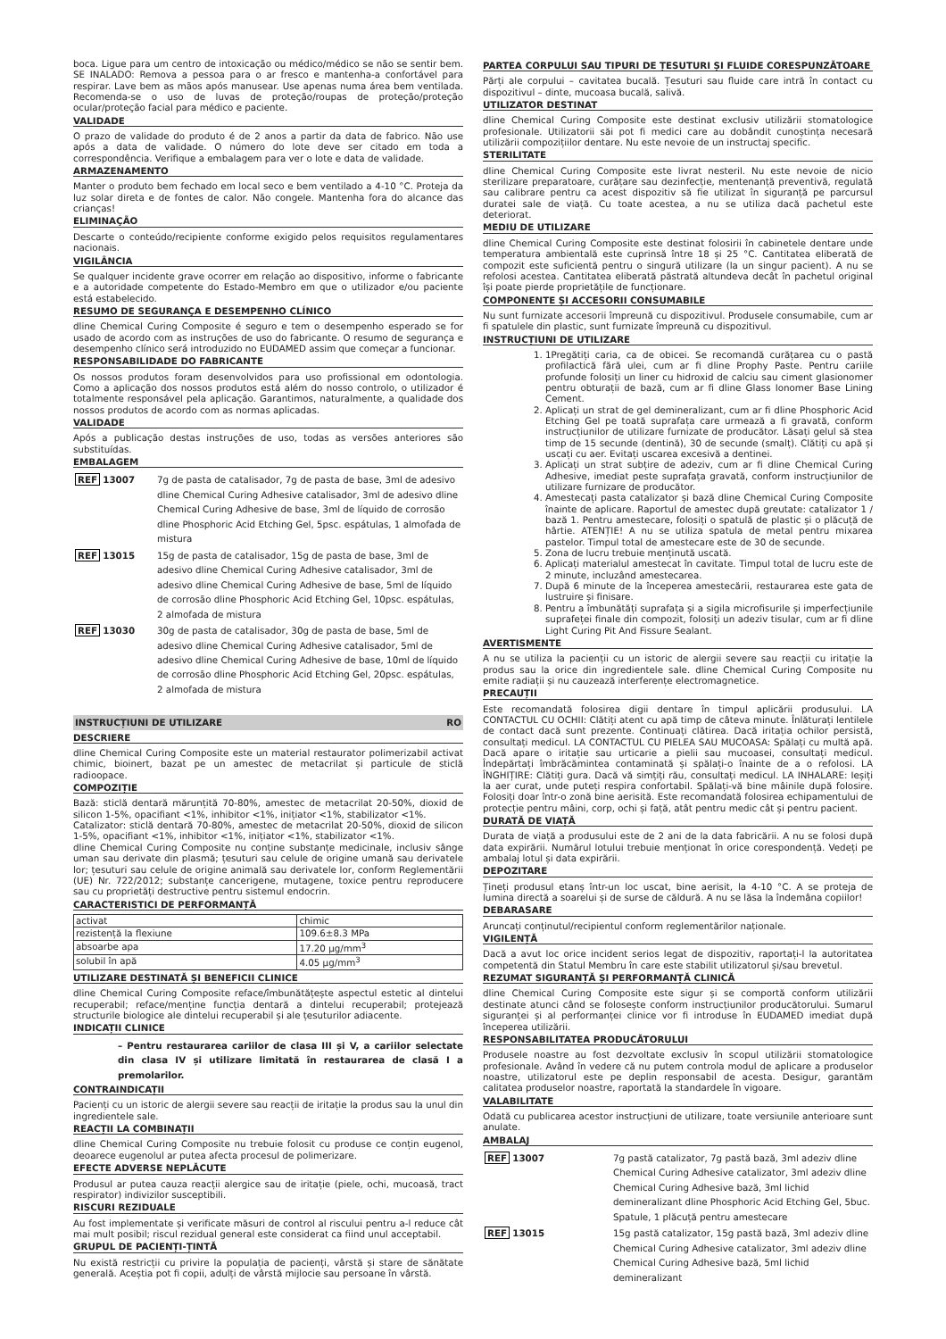boca. Ligue para um centro de intoxicação ou médico/médico se não se sentir bem. SE INALADO: Remova a pessoa para o ar fresco e mantenha-a confortável para respirar. Lave bem as mãos após manusear. Use apenas numa área bem ventilada. Recomenda-se o uso de luvas de proteção/roupas de proteção/proteção ocular/proteção facial para médico e paciente.
VALIDADE
O prazo de validade do produto é de 2 anos a partir da data de fabrico. Não use após a data de validade. O número do lote deve ser citado em toda a correspondência. Verifique a embalagem para ver o lote e data de validade.
ARMAZENAMENTO
Manter o produto bem fechado em local seco e bem ventilado a 4-10 °C. Proteja da luz solar direta e de fontes de calor. Não congele. Mantenha fora do alcance das crianças!
ELIMINAÇÃO
Descarte o conteúdo/recipiente conforme exigido pelos requisitos regulamentares nacionais.
VIGILÂNCIA
Se qualquer incidente grave ocorrer em relação ao dispositivo, informe o fabricante e a autoridade competente do Estado-Membro em que o utilizador e/ou paciente está estabelecido.
RESUMO DE SEGURANÇA E DESEMPENHO CLÍNICO
dline Chemical Curing Composite é seguro e tem o desempenho esperado se for usado de acordo com as instruções de uso do fabricante. O resumo de segurança e desempenho clínico será introduzido no EUDAMED assim que começar a funcionar.
RESPONSABILIDADE DO FABRICANTE
Os nossos produtos foram desenvolvidos para uso profissional em odontologia. Como a aplicação dos nossos produtos está além do nosso controlo, o utilizador é totalmente responsável pela aplicação. Garantimos, naturalmente, a qualidade dos nossos produtos de acordo com as normas aplicadas.
VALIDADE
Após a publicação destas instruções de uso, todas as versões anteriores são substituídas.
EMBALAGEM
| REF 13007 | 7g de pasta de catalisador, 7g de pasta de base, 3ml de adesivo dline Chemical Curing Adhesive catalisador, 3ml de adesivo dline Chemical Curing Adhesive de base, 3ml de líquido de corrosão dline Phosphoric Acid Etching Gel, 5psc. espátulas, 1 almofada de mistura |
| REF 13015 | 15g de pasta de catalisador, 15g de pasta de base, 3ml de adesivo dline Chemical Curing Adhesive catalisador, 3ml de adesivo dline Chemical Curing Adhesive de base, 5ml de líquido de corrosão dline Phosphoric Acid Etching Gel, 10psc. espátulas, 2 almofada de mistura |
| REF 13030 | 30g de pasta de catalisador, 30g de pasta de base, 5ml de adesivo dline Chemical Curing Adhesive catalisador, 5ml de adesivo dline Chemical Curing Adhesive de base, 10ml de líquido de corrosão dline Phosphoric Acid Etching Gel, 20psc. espátulas, 2 almofada de mistura |
INSTRUCȚIUNI DE UTILIZARE RO
DESCRIERE
dline Chemical Curing Composite este un material restaurator polimerizabil activat chimic, bioinert, bazat pe un amestec de metacrilat și particule de sticlă radioopace.
COMPOZIȚIE
Bază: sticlă dentară mărunțită 70-80%, amestec de metacrilat 20-50%, dioxid de silicon 1-5%, opacifiant <1%, inhibitor <1%, inițiator <1%, stabilizator <1%.
Catalizator: sticlă dentară 70-80%, amestec de metacrilat 20-50%, dioxid de silicon 1-5%, opacifiant <1%, inhibitor <1%, inițiator <1%, stabilizator <1%.
dline Chemical Curing Composite nu conține substanțe medicinale, inclusiv sânge uman sau derivate din plasmă; țesuturi sau celule de origine umană sau derivatele lor; țesuturi sau celule de origine animală sau derivatele lor, conform Reglementării (UE) Nr. 722/2012; substanțe cancerigene, mutagene, toxice pentru reproducere sau cu proprietăți destructive pentru sistemul endocrin.
CARACTERISTICI DE PERFORMANȚĂ
| activat | chimic |
| rezistență la flexiune | 109.6±8.3 MPa |
| absoarbe apa | 17.20 µg/mm<sup>3</sup> |
| solubil în apă | 4.05 µg/mm<sup>3</sup> |
UTILIZARE DESTINATĂ ȘI BENEFICII CLINICE
dline Chemical Curing Composite reface/îmbunătățește aspectul estetic al dintelui recuperabil; reface/menține funcția dentară a dintelui recuperabil; protejează structurile biologice ale dintelui recuperabil și ale țesuturilor adiacente.
INDICAȚII CLINICE
– Pentru restaurarea cariilor de clasa III și V, a cariilor selectate din clasa IV și utilizare limitată în restaurarea de clasă I a premolarilor.
CONTRAINDICAȚII
Pacienți cu un istoric de alergii severe sau reacții de iritație la produs sau la unul din ingredientele sale.
REACȚII LA COMBINAȚII
dline Chemical Curing Composite nu trebuie folosit cu produse ce conțin eugenol, deoarece eugenolul ar putea afecta procesul de polimerizare.
EFECTE ADVERSE NEPLĂCUTE
Produsul ar putea cauza reacții alergice sau de iritație (piele, ochi, mucoasă, tract respirator) indivizilor susceptibili.
RISCURI REZIDUALE
Au fost implementate și verificate măsuri de control al riscului pentru a-l reduce cât mai mult posibil; riscul rezidual general este considerat ca fiind unul acceptabil.
GRUPUL DE PACIENȚI-ȚINTĂ
Nu există restricții cu privire la populația de pacienți, vârstă și stare de sănătate generală. Aceștia pot fi copii, adulți de vârstă mijlocie sau persoane în vârstă.
PARTEA CORPULUI SAU TIPURI DE ȚESUTURI ȘI FLUIDE CORESPUNZĂTOARE
Părți ale corpului – cavitatea bucală. Țesuturi sau fluide care intră în contact cu dispozitivul – dinte, mucoasa bucală, salivă.
UTILIZATOR DESTINAT
dline Chemical Curing Composite este destinat exclusiv utilizării stomatologice profesionale. Utilizatorii săi pot fi medici care au dobândit cunoștința necesară utilizării compozițiilor dentare. Nu este nevoie de un instructaj specific.
STERILITATE
dline Chemical Curing Composite este livrat nesteril. Nu este nevoie de nicio sterilizare preparatoare, curățare sau dezinfecție, mentenanță preventivă, regulată sau calibrare pentru ca acest dispozitiv să fie utilizat în siguranță pe parcursul duratei sale de viață. Cu toate acestea, a nu se utiliza dacă pachetul este deteriorat.
MEDIU DE UTILIZARE
dline Chemical Curing Composite este destinat folosirii în cabinetele dentare unde temperatura ambientală este cuprinsă între 18 și 25 °C. Cantitatea eliberată de compozit este suficientă pentru o singură utilizare (la un singur pacient). A nu se refolosi acestea. Cantitatea eliberată păstrată altundeva decât în pachetul original își poate pierde proprietățile de funcționare.
COMPONENTE ȘI ACCESORII CONSUMABILE
Nu sunt furnizate accesorii împreună cu dispozitivul. Produsele consumabile, cum ar fi spatulele din plastic, sunt furnizate împreună cu dispozitivul.
INSTRUCȚIUNI DE UTILIZARE
1. 1Pregătiți caria, ca de obicei. Se recomandă curățarea cu o pastă profilactică fără ulei, cum ar fi dline Prophy Paste. Pentru cariile profunde folosiți un liner cu hidroxid de calciu sau ciment glasionomer pentru obturații de bază, cum ar fi dline Glass Ionomer Base Lining Cement.
2. Aplicați un strat de gel demineralizant, cum ar fi dline Phosphoric Acid Etching Gel pe toată suprafața care urmează a fi gravată, conform instrucțiunilor de utilizare furnizate de producător. Lăsați gelul să stea timp de 15 secunde (dentină), 30 de secunde (smalț). Clătiți cu apă și uscați cu aer. Evitați uscarea excesivă a dentinei.
3. Aplicați un strat subțire de adeziv, cum ar fi dline Chemical Curing Adhesive, imediat peste suprafața gravată, conform instrucțiunilor de utilizare furnizare de producător.
4. Amestecați pasta catalizator și bază dline Chemical Curing Composite înainte de aplicare. Raportul de amestec după greutate: catalizator 1 / bază 1. Pentru amestecare, folosiți o spatulă de plastic și o plăcuță de hârtie. ATENȚIE! A nu se utiliza spatula de metal pentru mixarea pastelor. Timpul total de amestecare este de 30 de secunde.
5. Zona de lucru trebuie menținută uscată.
6. Aplicați materialul amestecat în cavitate. Timpul total de lucru este de 2 minute, incluzând amestecarea.
7. După 6 minute de la începerea amestecării, restaurarea este gata de lustruire și finisare.
8. Pentru a îmbunătăți suprafața și a sigila microfisurile și imperfecțiunile suprafeței finale din compozit, folosiți un adeziv tisular, cum ar fi dline Light Curing Pit And Fissure Sealant.
AVERTISMENTE
A nu se utiliza la pacienții cu un istoric de alergii severe sau reacții cu iritație la produs sau la orice din ingredientele sale. dline Chemical Curing Composite nu emite radiații și nu cauzează interferențe electromagnetice.
PRECAUȚII
Este recomandată folosirea digii dentare în timpul aplicării produsului. LA CONTACTUL CU OCHII: Clătiți atent cu apă timp de câteva minute. Înlăturați lentilele de contact dacă sunt prezente. Continuați clătirea. Dacă iritația ochilor persistă, consultați medicul. LA CONTACTUL CU PIELEA SAU MUCOASA: Spălați cu multă apă. Dacă apare o iritație sau urticarie a pielii sau mucoasei, consultați medicul. Îndepărtați îmbrăcămintea contaminată și spălați-o înainte de a o refolosi. LA ÎNGHIȚIRE: Clătiți gura. Dacă vă simțiți rău, consultați medicul. LA INHALARE: Ieșiți la aer curat, unde puteți respira confortabil. Spălați-vă bine mâinile după folosire. Folosiți doar într-o zonă bine aerisită. Este recomandată folosirea echipamentului de protecție pentru mâini, corp, ochi și față, atât pentru medic cât și pentru pacient.
DURATĂ DE VIAȚĂ
Durata de viață a produsului este de 2 ani de la data fabricării. A nu se folosi după data expirării. Numărul lotului trebuie menționat în orice corespondență. Vedeți pe ambalaj lotul și data expirării.
DEPOZITARE
Țineți produsul etanș într-un loc uscat, bine aerisit, la 4-10 °C. A se proteja de lumina directă a soarelui și de surse de căldură. A nu se lăsa la îndemâna copiilor!
DEBARASARE
Aruncați conținutul/recipientul conform reglementărilor naționale.
VIGILENȚĂ
Dacă a avut loc orice incident serios legat de dispozitiv, raportați-l la autoritatea competentă din Statul Membru în care este stabilit utilizatorul și/sau brevetul.
REZUMAT SIGURANȚĂ ȘI PERFORMANȚĂ CLINICĂ
dline Chemical Curing Composite este sigur și se comportă conform utilizării destinate atunci când se folosește conform instrucțiunilor producătorului. Sumarul siguranței și al performanței clinice vor fi introduse în EUDAMED imediat după începerea utilizării.
RESPONSABILITATEA PRODUCĂTORULUI
Produsele noastre au fost dezvoltate exclusiv în scopul utilizării stomatologice profesionale. Având în vedere că nu putem controla modul de aplicare a produselor noastre, utilizatorul este pe deplin responsabil de acesta. Desigur, garantăm calitatea produselor noastre, raportată la standardele în vigoare.
VALABILITATE
Odată cu publicarea acestor instrucțiuni de utilizare, toate versiunile anterioare sunt anulate.
AMBALAJ
| REF 13007 | 7g pastă catalizator, 7g pastă bază, 3ml adeziv dline Chemical Curing Adhesive catalizator, 3ml adeziv dline Chemical Curing Adhesive bază, 3ml lichid demineralizant dline Phosphoric Acid Etching Gel, 5buc. Spatule, 1 plăcuță pentru amestecare |
| REF 13015 | 15g pastă catalizator, 15g pastă bază, 3ml adeziv dline Chemical Curing Adhesive catalizator, 3ml adeziv dline Chemical Curing Adhesive bază, 5ml lichid demineralizant |